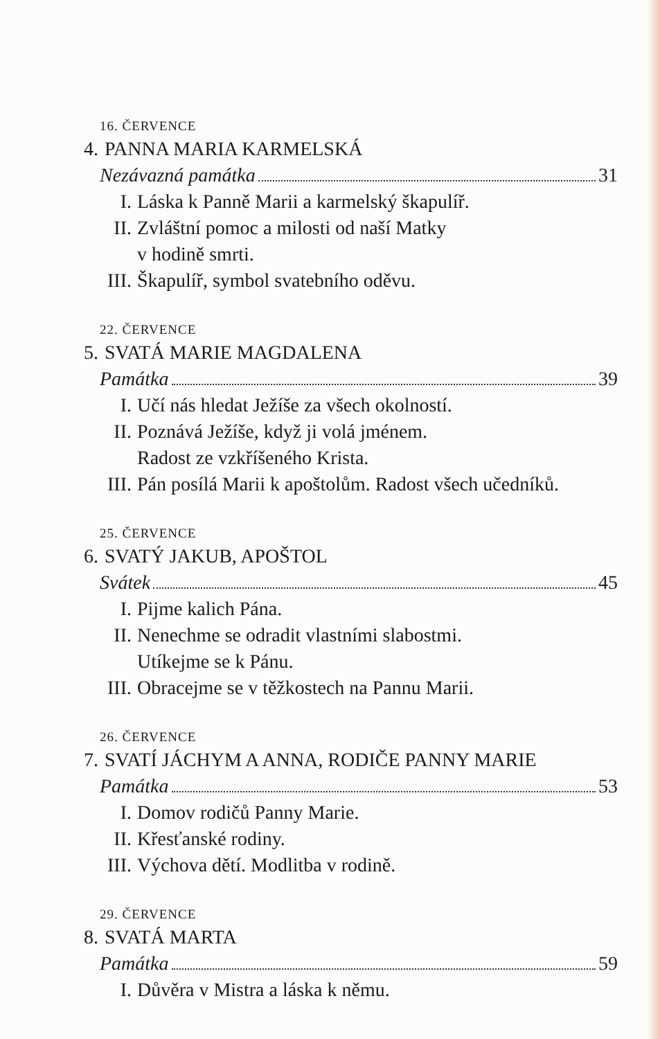16. ČERVENCE
4. PANNA MARIA KARMELSKÁ
Nezávazná památka 31
I. Láska k Panně Marii a karmelský škapulíř.
II. Zvláštní pomoc a milosti od naší Matky
v hodině smrti.
III. Škapulíř, symbol svatebního oděvu.
22. ČERVENCE
5. SVATÁ MARIE MAGDALENA
Památka 39
I. Učí nás hledat Ježíše za všech okolností.
II. Poznává Ježíše, když ji volá jménem.
Radost ze vzkříšeného Krista.
III. Pán posílá Marii k apoštolům. Radost všech učedníků.
25. ČERVENCE
6. SVATÝ JAKUB, APOŠTOL
Svátek 45
I. Pijme kalich Pána.
II. Nenechme se odradit vlastními slabostmi.
Utíkejme se k Pánu.
III. Obracejme se v těžkostech na Pannu Marii.
26. ČERVENCE
7. SVATÍ JÁCHYM A ANNA, RODIČE PANNY MARIE
Památka 53
I. Domov rodičů Panny Marie.
II. Křesťanské rodiny.
III. Výchova dětí. Modlitba v rodině.
29. ČERVENCE
8. SVATÁ MARTA
Památka 59
I. Důvěra v Mistra a láska k němu.